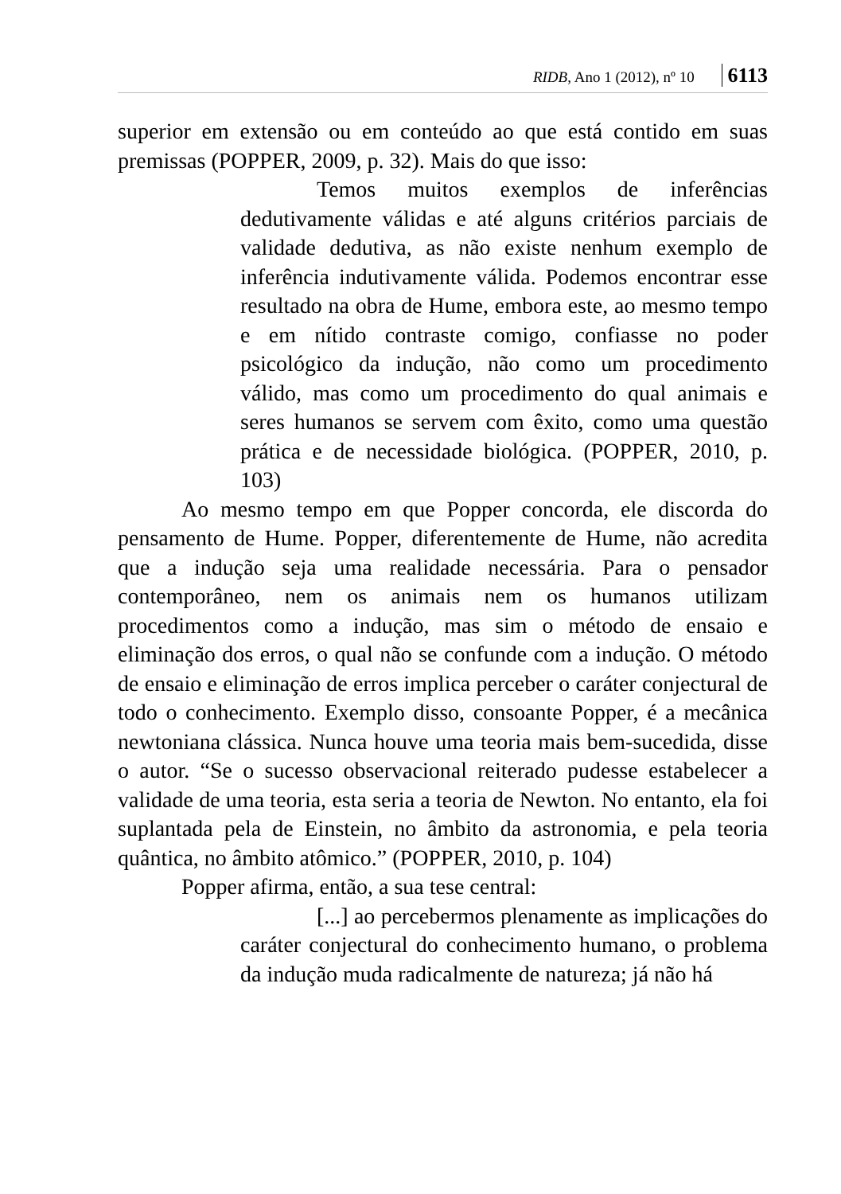RIDB, Ano 1 (2012), nº 10 6113
superior em extensão ou em conteúdo ao que está contido em suas premissas (POPPER, 2009, p. 32). Mais do que isso:
Temos muitos exemplos de inferências dedutivamente válidas e até alguns critérios parciais de validade dedutiva, as não existe nenhum exemplo de inferência indutivamente válida. Podemos encontrar esse resultado na obra de Hume, embora este, ao mesmo tempo e em nítido contraste comigo, confiasse no poder psicológico da indução, não como um procedimento válido, mas como um procedimento do qual animais e seres humanos se servem com êxito, como uma questão prática e de necessidade biológica. (POPPER, 2010, p. 103)
Ao mesmo tempo em que Popper concorda, ele discorda do pensamento de Hume. Popper, diferentemente de Hume, não acredita que a indução seja uma realidade necessária. Para o pensador contemporâneo, nem os animais nem os humanos utilizam procedimentos como a indução, mas sim o método de ensaio e eliminação dos erros, o qual não se confunde com a indução. O método de ensaio e eliminação de erros implica perceber o caráter conjectural de todo o conhecimento. Exemplo disso, consoante Popper, é a mecânica newtoniana clássica. Nunca houve uma teoria mais bem-sucedida, disse o autor. “Se o sucesso observacional reiterado pudesse estabelecer a validade de uma teoria, esta seria a teoria de Newton. No entanto, ela foi suplantada pela de Einstein, no âmbito da astronomia, e pela teoria quântica, no âmbito atômico.” (POPPER, 2010, p. 104)
Popper afirma, então, a sua tese central:
[...] ao percebermos plenamente as implicações do caráter conjectural do conhecimento humano, o problema da indução muda radicalmente de natureza; já não há